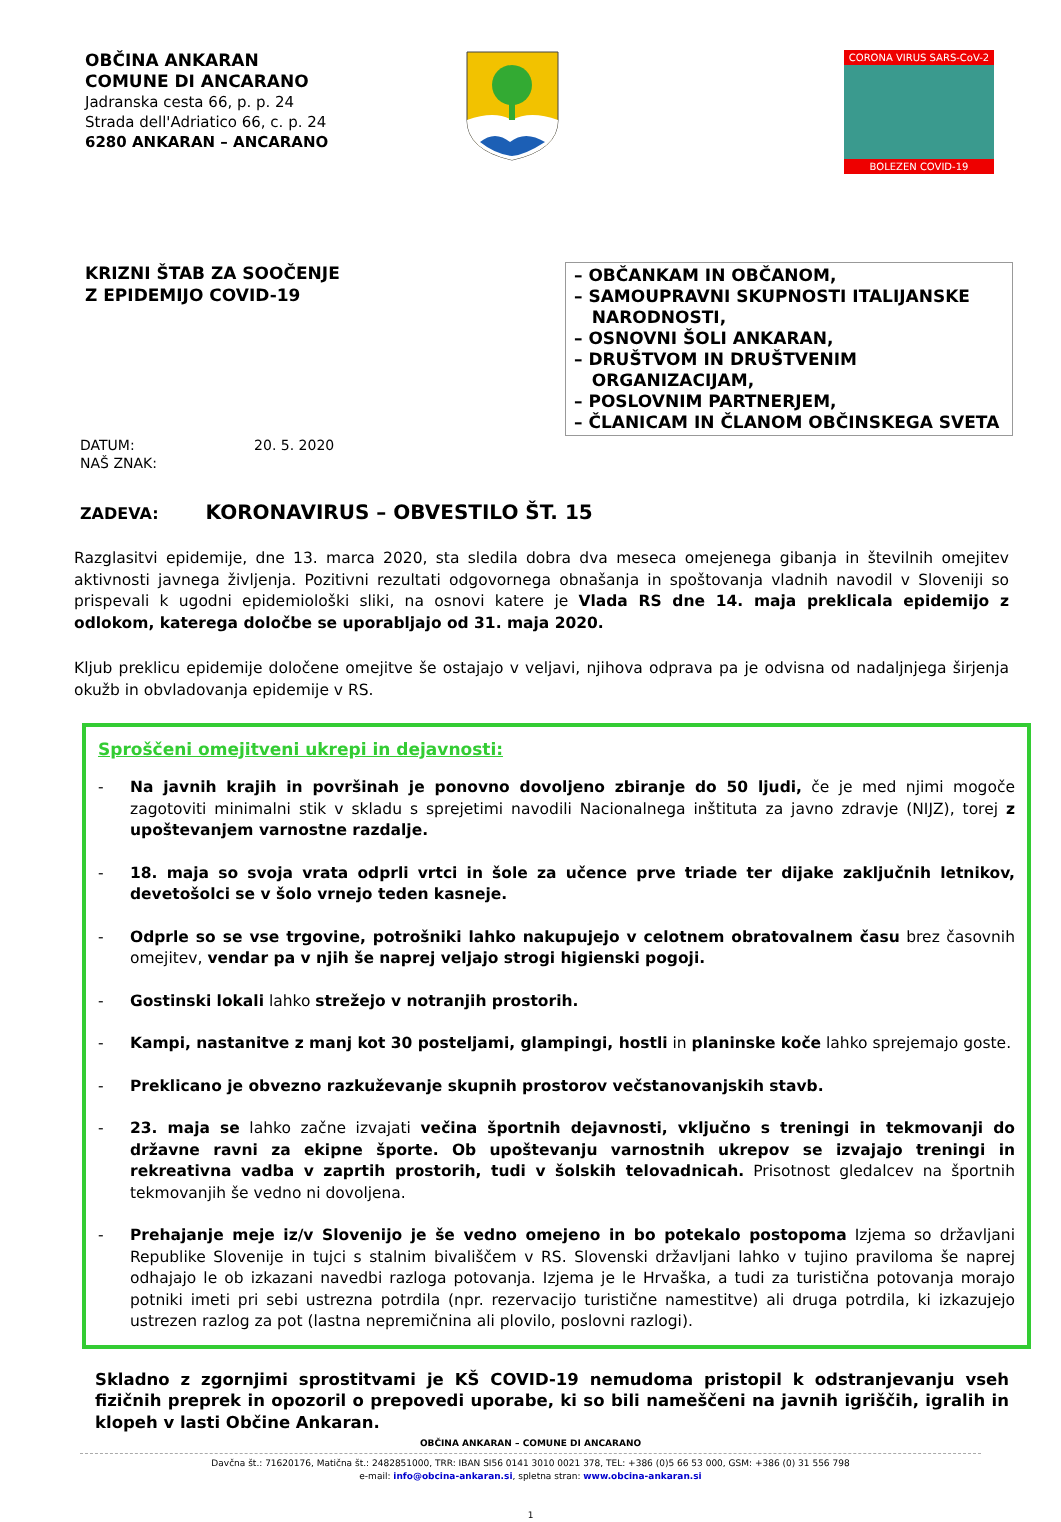OBČINA ANKARAN
COMUNE DI ANCARANO
Jadranska cesta 66, p. p. 24
Strada dell'Adriatico 66, c. p. 24
6280 ANKARAN – ANCARANO
CORONA VIRUS SARS-CoV-2
BOLEZEN COVID-19
KRIZNI ŠTAB ZA SOOČENJE
Z EPIDEMIJO COVID-19
– OBČANKAM IN OBČANOM,
– SAMOUPRAVNI SKUPNOSTI ITALIJANSKE
NARODNOSTI,
– OSNOVNI ŠOLI ANKARAN,
– DRUŠTVOM IN DRUŠTVENIM
ORGANIZACIJAM,
– POSLOVNIM PARTNERJEM,
– ČLANICAM IN ČLANOM OBČINSKEGA SVETA
DATUM: 20. 5. 2020
NAŠ ZNAK:
ZADEVA: KORONAVIRUS – OBVESTILO ŠT. 15
Razglasitvi epidemije, dne 13. marca 2020, sta sledila dobra dva meseca omejenega gibanja in številnih omejitev aktivnosti javnega življenja. Pozitivni rezultati odgovornega obnašanja in spoštovanja vladnih navodil v Sloveniji so prispevali k ugodni epidemiološki sliki, na osnovi katere je Vlada RS dne 14. maja preklicala epidemijo z odlokom, katerega določbe se uporabljajo od 31. maja 2020.
Kljub preklicu epidemije določene omejitve še ostajajo v veljavi, njihova odprava pa je odvisna od nadaljnjega širjenja okužb in obvladovanja epidemije v RS.
Sproščeni omejitveni ukrepi in dejavnosti:
- Na javnih krajih in površinah je ponovno dovoljeno zbiranje do 50 ljudi, če je med njimi mogoče zagotoviti minimalni stik v skladu s sprejetimi navodili Nacionalnega inštituta za javno zdravje (NIJZ), torej z upoštevanjem varnostne razdalje.
- 18. maja so svoja vrata odprli vrtci in šole za učence prve triade ter dijake zaključnih letnikov, devetošolci se v šolo vrnejo teden kasneje.
- Odprle so se vse trgovine, potrošniki lahko nakupujejo v celotnem obratovalnem času brez časovnih omejitev, vendar pa v njih še naprej veljajo strogi higienski pogoji.
- Gostinski lokali lahko strežejo v notranjih prostorih.
- Kampi, nastanitve z manj kot 30 posteljami, glampingi, hostli in planinske koče lahko sprejemajo goste.
- Preklicano je obvezno razkuževanje skupnih prostorov večstanovanjskih stavb.
- 23. maja se lahko začne izvajati večina športnih dejavnosti, vključno s treningi in tekmovanji do državne ravni za ekipne športe. Ob upoštevanju varnostnih ukrepov se izvajajo treningi in rekreativna vadba v zaprtih prostorih, tudi v šolskih telovadnicah. Prisotnost gledalcev na športnih tekmovanjih še vedno ni dovoljena.
- Prehajanje meje iz/v Slovenijo je še vedno omejeno in bo potekalo postopoma Izjema so državljani Republike Slovenije in tujci s stalnim bivališčem v RS. Slovenski državljani lahko v tujino praviloma še naprej odhajajo le ob izkazani navedbi razloga potovanja. Izjema je le Hrvaška, a tudi za turistična potovanja morajo potniki imeti pri sebi ustrezna potrdila (npr. rezervacijo turistične namestitve) ali druga potrdila, ki izkazujejo ustrezen razlog za pot (lastna nepremičnina ali plovilo, poslovni razlogi).
Skladno z zgornjimi sprostitvami je KŠ COVID-19 nemudoma pristopil k odstranjevanju vseh fizičnih preprek in opozoril o prepovedi uporabe, ki so bili nameščeni na javnih igriščih, igralih in klopeh v lasti Občine Ankaran.
OBČINA ANKARAN – COMUNE DI ANCARANO
Davčna št.: 71620176, Matična št.: 2482851000, TRR: IBAN SI56 0141 3010 0021 378, TEL: +386 (0)5 66 53 000, GSM: +386 (0) 31 556 798
e-mail: info@obcina-ankaran.si, spletna stran: www.obcina-ankaran.si
1